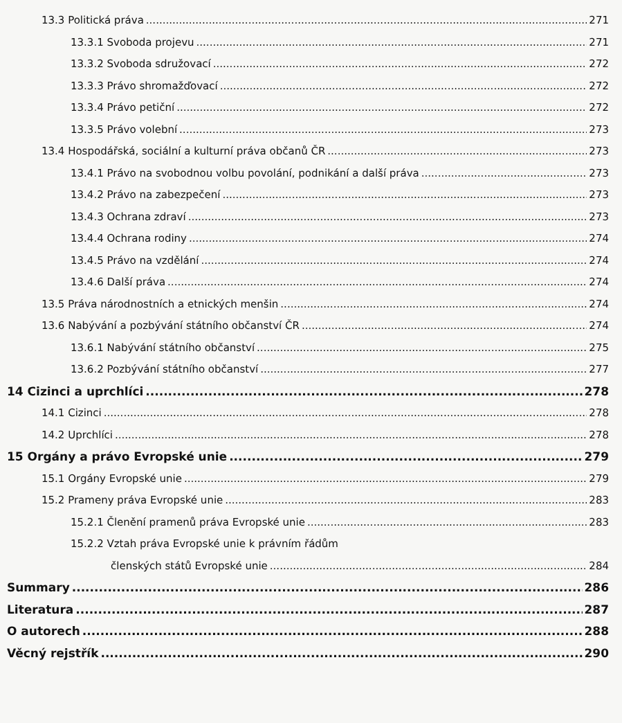13.3 Politická práva 271
13.3.1 Svoboda projevu 271
13.3.2 Svoboda sdružovací 272
13.3.3 Právo shromažďovací 272
13.3.4 Právo petiční 272
13.3.5 Právo volební 273
13.4 Hospodářská, sociální a kulturní práva občanů ČR 273
13.4.1 Právo na svobodnou volbu povolání, podnikání a další práva 273
13.4.2 Právo na zabezpečení 273
13.4.3 Ochrana zdraví 273
13.4.4 Ochrana rodiny 274
13.4.5 Právo na vzdělání 274
13.4.6 Další práva 274
13.5 Práva národnostních a etnických menšin 274
13.6 Nabývání a pozbývání státního občanství ČR 274
13.6.1 Nabývání státního občanství 275
13.6.2 Pozbývání státního občanství 277
14 Cizinci a uprchlíci 278
14.1 Cizinci 278
14.2 Uprchlíci 278
15 Orgány a právo Evropské unie 279
15.1 Orgány Evropské unie 279
15.2 Prameny práva Evropské unie 283
15.2.1 Členění pramenů práva Evropské unie 283
15.2.2 Vztah práva Evropské unie k právním řádům
členských států Evropské unie 284
Summary 286
Literatura 287
O autorech 288
Věcný rejstřík 290